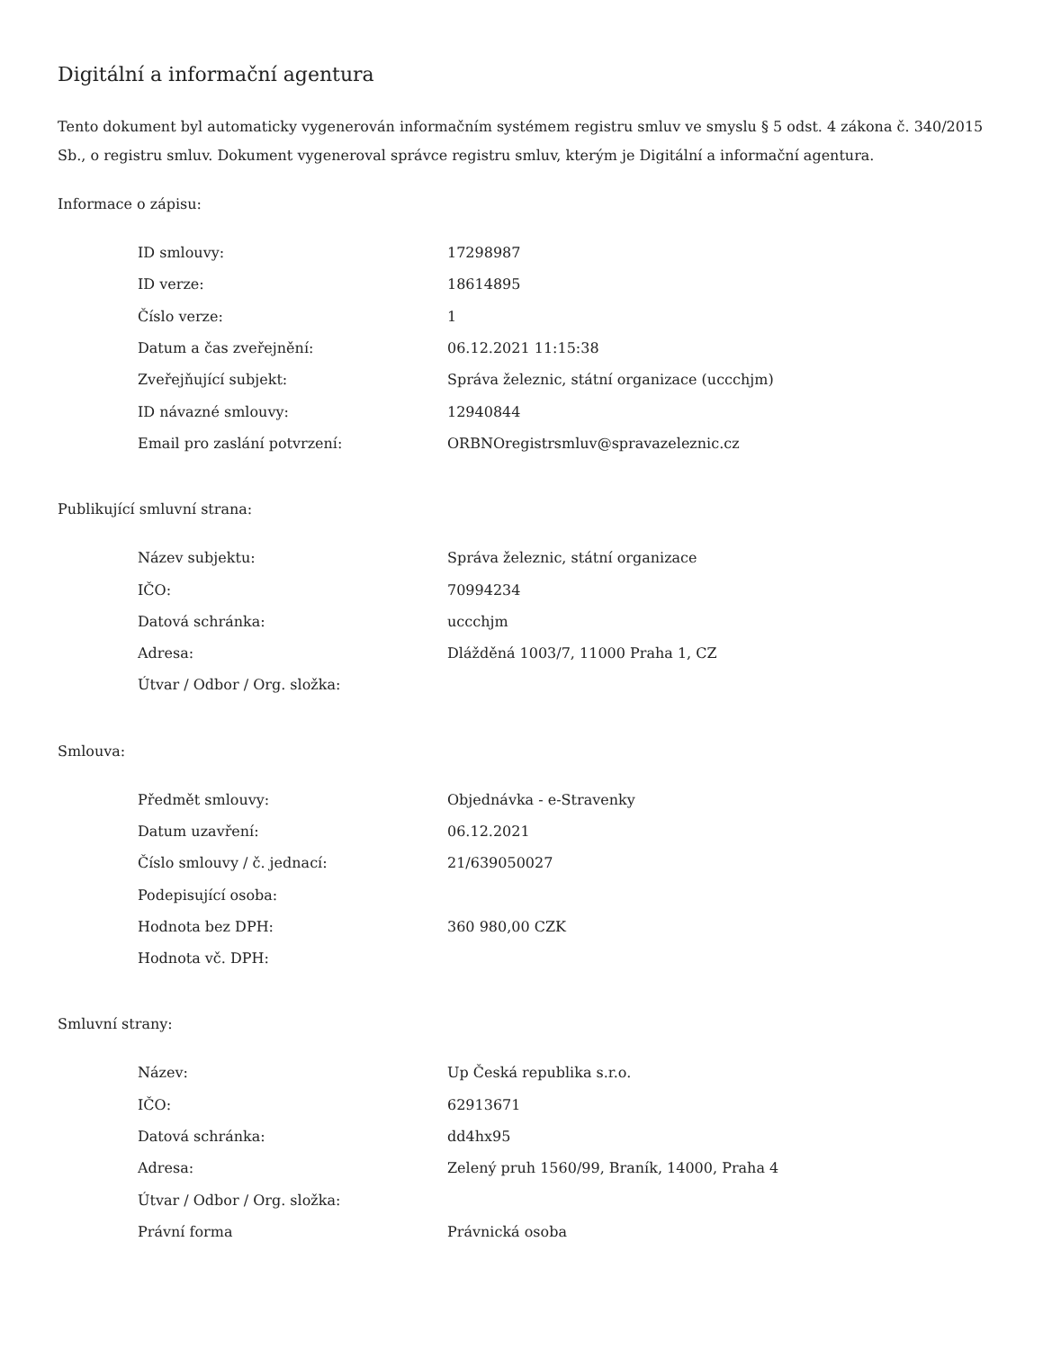Digitální a informační agentura
Tento dokument byl automaticky vygenerován informačním systémem registru smluv ve smyslu § 5 odst. 4 zákona č. 340/2015 Sb., o registru smluv. Dokument vygeneroval správce registru smluv, kterým je Digitální a informační agentura.
Informace o zápisu:
| ID smlouvy: | 17298987 |
| ID verze: | 18614895 |
| Číslo verze: | 1 |
| Datum a čas zveřejnění: | 06.12.2021 11:15:38 |
| Zveřejňující subjekt: | Správa železnic, státní organizace (uccchjm) |
| ID návazné smlouvy: | 12940844 |
| Email pro zaslání potvrzení: | ORBNOregistrsmluv@spravazeleznic.cz |
Publikující smluvní strana:
| Název subjektu: | Správa železnic, státní organizace |
| IČO: | 70994234 |
| Datová schránka: | uccchjm |
| Adresa: | Dlážděná 1003/7, 11000 Praha 1, CZ |
| Útvar / Odbor / Org. složka: | |
Smlouva:
| Předmět smlouvy: | Objednávka - e-Stravenky |
| Datum uzavření: | 06.12.2021 |
| Číslo smlouvy / č. jednací: | 21/639050027 |
| Podepisující osoba: | |
| Hodnota bez DPH: | 360 980,00 CZK |
| Hodnota vč. DPH: | |
Smluvní strany:
| Název: | Up Česká republika s.r.o. |
| IČO: | 62913671 |
| Datová schránka: | dd4hx95 |
| Adresa: | Zelený pruh 1560/99, Braník, 14000, Praha 4 |
| Útvar / Odbor / Org. složka: | |
| Právní forma | Právnická osoba |